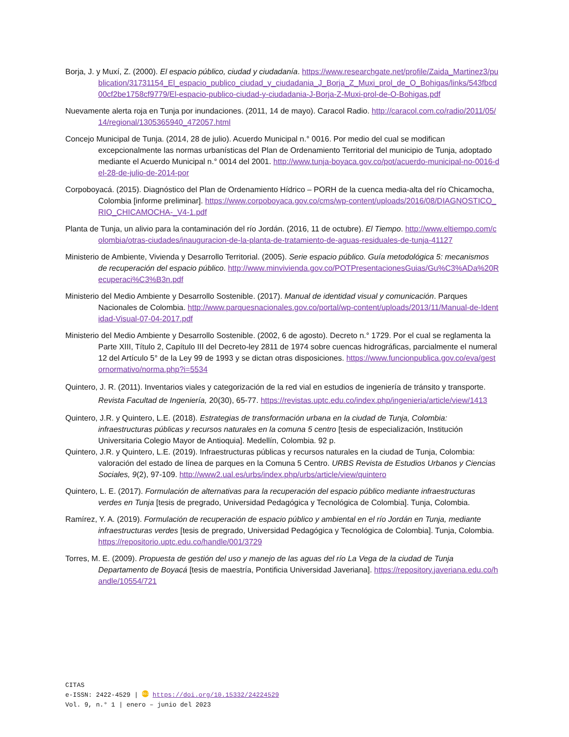Borja, J. y Muxí, Z. (2000). El espacio público, ciudad y ciudadanía. https://www.researchgate.net/profile/Zaida_Martinez3/publication/31731154_El_espacio_publico_ciudad_y_ciudadania_J_Borja_Z_Muxi_prol_de_O_Bohigas/links/543fbcd00cf2be1758cf9779/El-espacio-publico-ciudad-y-ciudadania-J-Borja-Z-Muxi-prol-de-O-Bohigas.pdf
Nuevamente alerta roja en Tunja por inundaciones. (2011, 14 de mayo). Caracol Radio. http://caracol.com.co/radio/2011/05/14/regional/1305365940_472057.html
Concejo Municipal de Tunja. (2014, 28 de julio). Acuerdo Municipal n.° 0016. Por medio del cual se modifican excepcionalmente las normas urbanísticas del Plan de Ordenamiento Territorial del municipio de Tunja, adoptado mediante el Acuerdo Municipal n.° 0014 del 2001. http://www.tunja-boyaca.gov.co/pot/acuerdo-municipal-no-0016-del-28-de-julio-de-2014-por
Corpoboyacá. (2015). Diagnóstico del Plan de Ordenamiento Hídrico – PORH de la cuenca media-alta del río Chicamocha, Colombia [informe preliminar]. https://www.corpoboyaca.gov.co/cms/wp-content/uploads/2016/08/DIAGNOSTICO_RIO_CHICAMOCHA-_V4-1.pdf
Planta de Tunja, un alivio para la contaminación del río Jordán. (2016, 11 de octubre). El Tiempo. http://www.eltiempo.com/colombia/otras-ciudades/inauguracion-de-la-planta-de-tratamiento-de-aguas-residuales-de-tunja-41127
Ministerio de Ambiente, Vivienda y Desarrollo Territorial. (2005). Serie espacio público. Guía metodológica 5: mecanismos de recuperación del espacio público. http://www.minvivienda.gov.co/POTPresentacionesGuias/Gu%C3%ADa%20Recuperaci%C3%B3n.pdf
Ministerio del Medio Ambiente y Desarrollo Sostenible. (2017). Manual de identidad visual y comunicación. Parques Nacionales de Colombia. http://www.parquesnacionales.gov.co/portal/wp-content/uploads/2013/11/Manual-de-Identidad-Visual-07-04-2017.pdf
Ministerio del Medio Ambiente y Desarrollo Sostenible. (2002, 6 de agosto). Decreto n.° 1729. Por el cual se reglamenta la Parte XIII, Título 2, Capítulo III del Decreto-ley 2811 de 1974 sobre cuencas hidrográficas, parcialmente el numeral 12 del Artículo 5° de la Ley 99 de 1993 y se dictan otras disposiciones. https://www.funcionpublica.gov.co/eva/gestornormativo/norma.php?i=5534
Quintero, J. R. (2011). Inventarios viales y categorización de la red vial en estudios de ingeniería de tránsito y transporte. Revista Facultad de Ingeniería, 20(30), 65-77. https://revistas.uptc.edu.co/index.php/ingenieria/article/view/1413
Quintero, J.R. y Quintero, L.E. (2018). Estrategias de transformación urbana en la ciudad de Tunja, Colombia: infraestructuras públicas y recursos naturales en la comuna 5 centro [tesis de especialización, Institución Universitaria Colegio Mayor de Antioquia]. Medellín, Colombia. 92 p.
Quintero, J.R. y Quintero, L.E. (2019). Infraestructuras públicas y recursos naturales en la ciudad de Tunja, Colombia: valoración del estado de línea de parques en la Comuna 5 Centro. URBS Revista de Estudios Urbanos y Ciencias Sociales, 9(2), 97-109. http://www2.ual.es/urbs/index.php/urbs/article/view/quintero
Quintero, L. E. (2017). Formulación de alternativas para la recuperación del espacio público mediante infraestructuras verdes en Tunja [tesis de pregrado, Universidad Pedagógica y Tecnológica de Colombia]. Tunja, Colombia.
Ramírez, Y. A. (2019). Formulación de recuperación de espacio público y ambiental en el río Jordán en Tunja, mediante infraestructuras verdes [tesis de pregrado, Universidad Pedagógica y Tecnológica de Colombia]. Tunja, Colombia. https://repositorio.uptc.edu.co/handle/001/3729
Torres, M. E. (2009). Propuesta de gestión del uso y manejo de las aguas del río La Vega de la ciudad de Tunja Departamento de Boyacá [tesis de maestría, Pontificia Universidad Javeriana]. https://repository.javeriana.edu.co/handle/10554/721
CITAS
e-ISSN: 2422-4529 | doi https://doi.org/10.15332/24224529
Vol. 9, n.° 1 | enero – junio del 2023